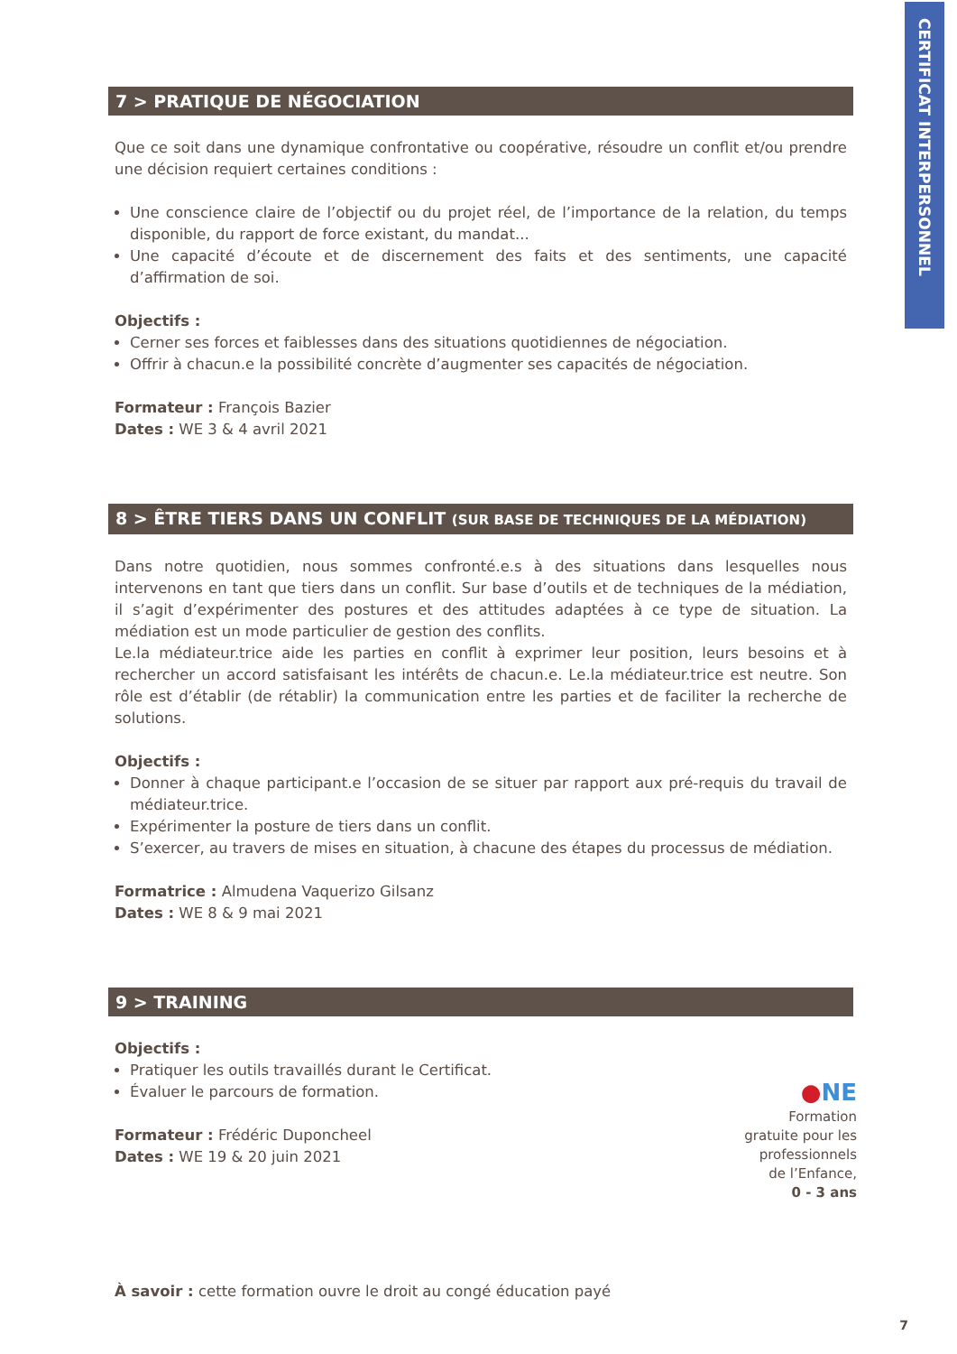CERTIFICAT INTERPERSONNEL
7 > PRATIQUE DE NÉGOCIATION
Que ce soit dans une dynamique confrontative ou coopérative, résoudre un conflit et/ou prendre une décision requiert certaines conditions :
Une conscience claire de l’objectif ou du projet réel, de l’importance de la relation, du temps disponible, du rapport de force existant, du mandat...
Une capacité d’écoute et de discernement des faits et des sentiments, une capacité d’affirmation de soi.
Objectifs :
Cerner ses forces et faiblesses dans des situations quotidiennes de négociation.
Offrir à chacun.e la possibilité concrète d’augmenter ses capacités de négociation.
Formateur : François Bazier
Dates : WE 3 & 4 avril 2021
8 > ÊTRE TIERS DANS UN CONFLIT (SUR BASE DE TECHNIQUES DE LA MÉDIATION)
Dans notre quotidien, nous sommes confronté.e.s à des situations dans lesquelles nous intervenons en tant que tiers dans un conflit. Sur base d’outils et de techniques de la médiation, il s’agit d’expérimenter des postures et des attitudes adaptées à ce type de situation. La médiation est un mode particulier de gestion des conflits.
Le.la médiateur.trice aide les parties en conflit à exprimer leur position, leurs besoins et à rechercher un accord satisfaisant les intérêts de chacun.e. Le.la médiateur.trice est neutre. Son rôle est d’établir (de rétablir) la communication entre les parties et de faciliter la recherche de solutions.
Objectifs :
Donner à chaque participant.e l’occasion de se situer par rapport aux pré-requis du travail de médiateur.trice.
Expérimenter la posture de tiers dans un conflit.
S’exercer, au travers de mises en situation, à chacune des étapes du processus de médiation.
Formatrice : Almudena Vaquerizo Gilsanz
Dates : WE 8 & 9 mai 2021
9 > TRAINING
Objectifs :
Pratiquer les outils travaillés durant le Certificat.
Évaluer le parcours de formation.
Formateur : Frédéric Duponcheel
Dates : WE 19 & 20 juin 2021
À savoir : cette formation ouvre le droit au congé éducation payé
●NE
Formation gratuite pour les professionnels de l’Enfance,
0 - 3 ans
7